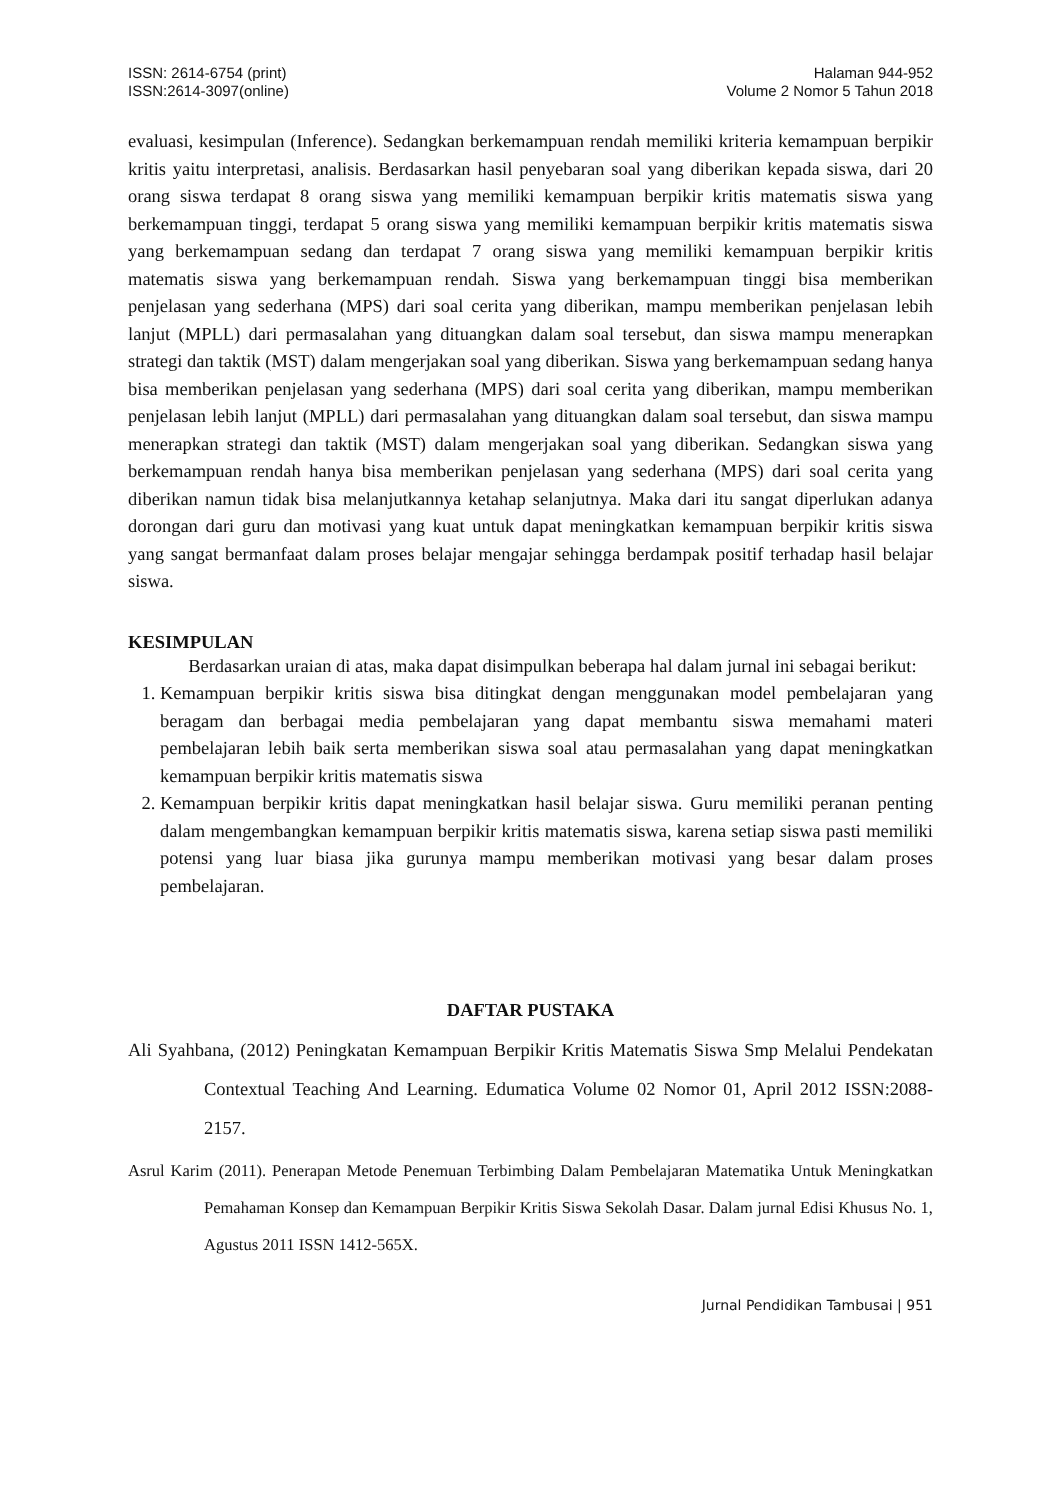ISSN: 2614-6754 (print)
ISSN:2614-3097(online)
Halaman 944-952
Volume 2 Nomor 5 Tahun 2018
evaluasi, kesimpulan (Inference). Sedangkan berkemampuan rendah memiliki kriteria kemampuan berpikir kritis yaitu interpretasi, analisis. Berdasarkan hasil penyebaran soal yang diberikan kepada siswa, dari 20 orang siswa terdapat 8 orang siswa yang memiliki kemampuan berpikir kritis matematis siswa yang berkemampuan tinggi, terdapat 5 orang siswa yang memiliki kemampuan berpikir kritis matematis siswa yang berkemampuan sedang dan terdapat 7 orang siswa yang memiliki kemampuan berpikir kritis matematis siswa yang berkemampuan rendah. Siswa yang berkemampuan tinggi bisa memberikan penjelasan yang sederhana (MPS) dari soal cerita yang diberikan, mampu memberikan penjelasan lebih lanjut (MPLL) dari permasalahan yang dituangkan dalam soal tersebut, dan siswa mampu menerapkan strategi dan taktik (MST) dalam mengerjakan soal yang diberikan. Siswa yang berkemampuan sedang hanya bisa memberikan penjelasan yang sederhana (MPS) dari soal cerita yang diberikan, mampu memberikan penjelasan lebih lanjut (MPLL) dari permasalahan yang dituangkan dalam soal tersebut, dan siswa mampu menerapkan strategi dan taktik (MST) dalam mengerjakan soal yang diberikan. Sedangkan siswa yang berkemampuan rendah hanya bisa memberikan penjelasan yang sederhana (MPS) dari soal cerita yang diberikan namun tidak bisa melanjutkannya ketahap selanjutnya. Maka dari itu sangat diperlukan adanya dorongan dari guru dan motivasi yang kuat untuk dapat meningkatkan kemampuan berpikir kritis siswa yang sangat bermanfaat dalam proses belajar mengajar sehingga berdampak positif terhadap hasil belajar siswa.
KESIMPULAN
    Berdasarkan uraian di atas, maka dapat disimpulkan beberapa hal dalam jurnal ini sebagai berikut:
1. Kemampuan berpikir kritis siswa bisa ditingkat dengan menggunakan model pembelajaran yang beragam dan berbagai media pembelajaran yang dapat membantu siswa memahami materi pembelajaran lebih baik serta memberikan siswa soal atau permasalahan yang dapat meningkatkan kemampuan berpikir kritis matematis siswa
2. Kemampuan berpikir kritis dapat meningkatkan hasil belajar siswa. Guru memiliki peranan penting dalam mengembangkan kemampuan berpikir kritis matematis siswa, karena setiap siswa pasti memiliki potensi yang luar biasa jika gurunya mampu memberikan motivasi yang besar dalam proses pembelajaran.
DAFTAR PUSTAKA
Ali Syahbana, (2012) Peningkatan Kemampuan Berpikir Kritis Matematis Siswa Smp Melalui Pendekatan Contextual Teaching And Learning. Edumatica Volume 02 Nomor 01, April 2012 ISSN:2088-2157.
Asrul Karim (2011). Penerapan Metode Penemuan Terbimbing Dalam Pembelajaran Matematika Untuk Meningkatkan Pemahaman Konsep dan Kemampuan Berpikir Kritis Siswa Sekolah Dasar. Dalam jurnal Edisi Khusus No. 1, Agustus 2011 ISSN 1412-565X.
Jurnal Pendidikan Tambusai | 951